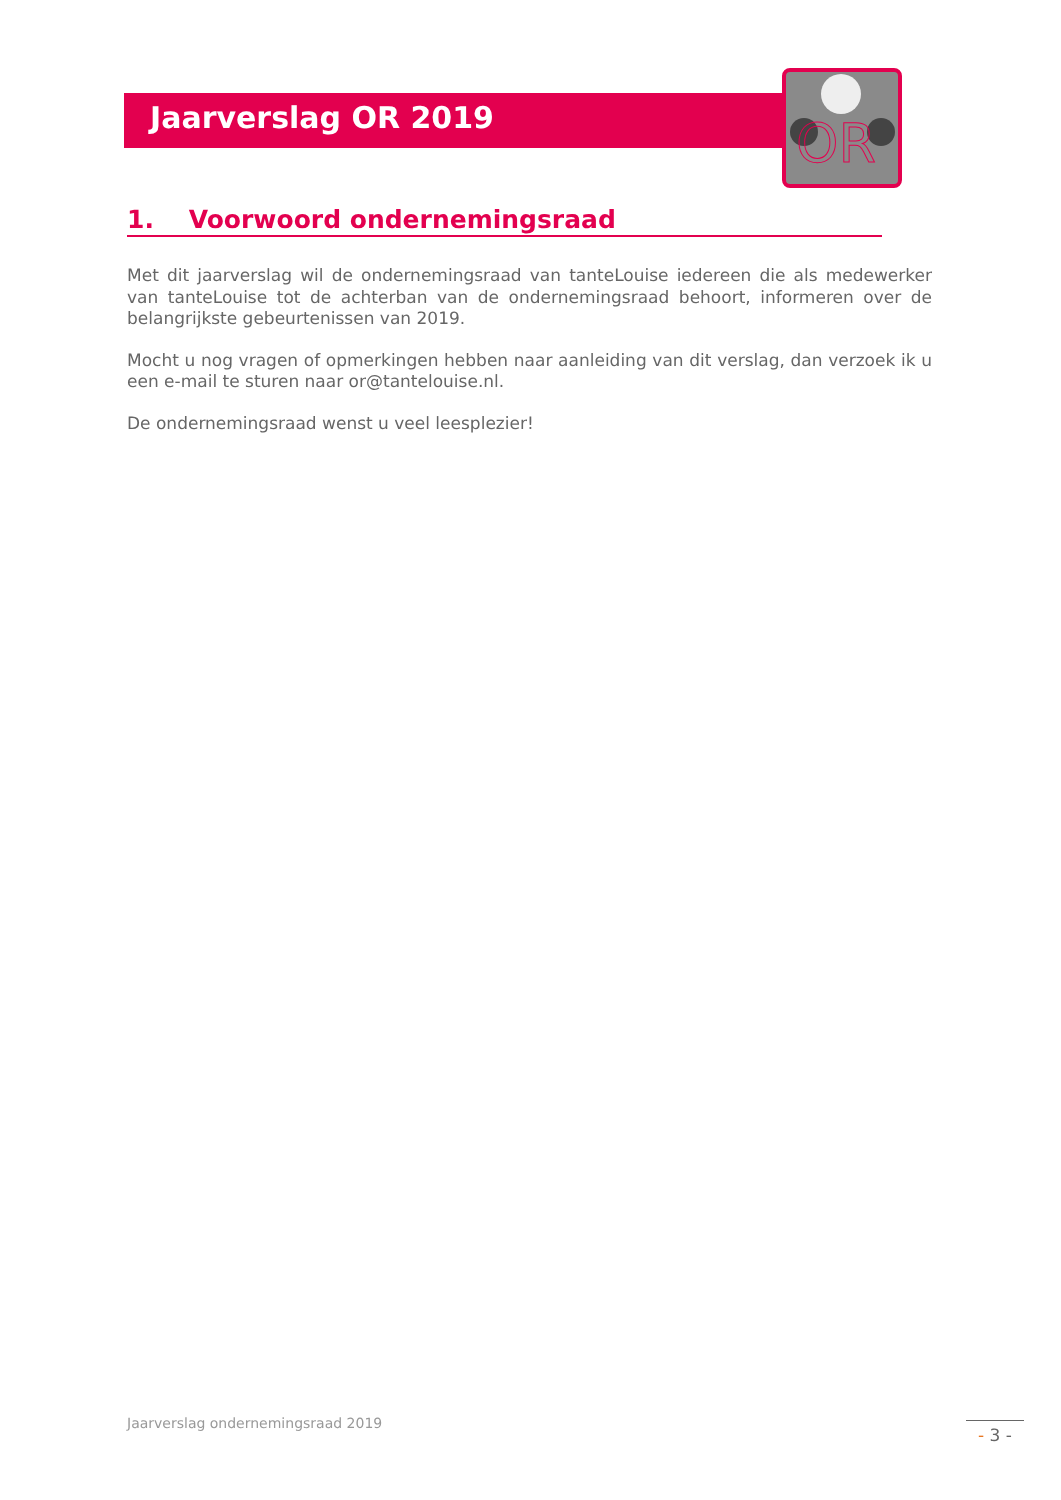OR
Jaarverslag OR 2019
1. Voorwoord ondernemingsraad
Met dit jaarverslag wil de ondernemingsraad van tanteLouise iedereen die als medewerker van tanteLouise tot de achterban van de ondernemingsraad behoort, informeren over de belangrijkste gebeurtenissen van 2019.
Mocht u nog vragen of opmerkingen hebben naar aanleiding van dit verslag, dan verzoek ik u een e-mail te sturen naar or@tantelouise.nl.
De ondernemingsraad wenst u veel leesplezier!
Jaarverslag ondernemingsraad 2019
- 3 -